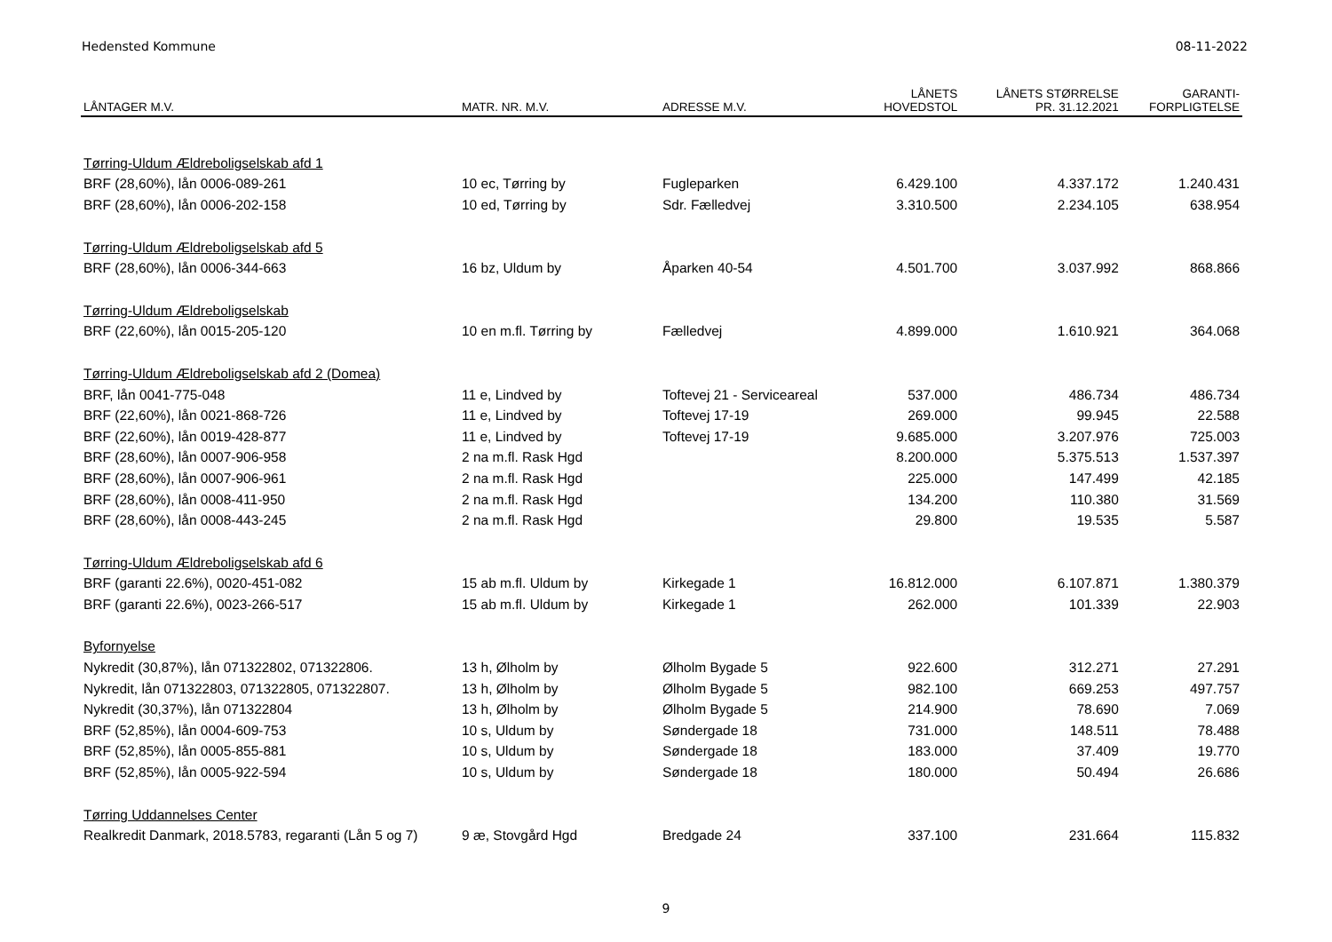Hedensted Kommune 08-11-2022
| LÅNTAGER M.V. | MATR. NR. M.V. | ADRESSE M.V. | LÅNETS HOVEDSTOL | LÅNETS STØRRELSE PR. 31.12.2021 | GARANTI- FORPLIGTELSE |
| --- | --- | --- | --- | --- | --- |
| Tørring-Uldum Ældreboligselskab afd 1 | | | | | |
| BRF (28,60%), lån 0006-089-261 | 10 ec, Tørring by | Fugleparken | 6.429.100 | 4.337.172 | 1.240.431 |
| BRF (28,60%), lån 0006-202-158 | 10 ed, Tørring by | Sdr. Fælledvej | 3.310.500 | 2.234.105 | 638.954 |
| Tørring-Uldum Ældreboligselskab afd 5 | | | | | |
| BRF (28,60%), lån 0006-344-663 | 16 bz, Uldum by | Åparken 40-54 | 4.501.700 | 3.037.992 | 868.866 |
| Tørring-Uldum Ældreboligselskab | | | | | |
| BRF (22,60%), lån 0015-205-120 | 10 en m.fl. Tørring by | Fælledvej | 4.899.000 | 1.610.921 | 364.068 |
| Tørring-Uldum Ældreboligselskab afd 2 (Domea) | | | | | |
| BRF, lån 0041-775-048 | 11 e, Lindved by | Toftevej 21 - Serviceareal | 537.000 | 486.734 | 486.734 |
| BRF (22,60%), lån 0021-868-726 | 11 e, Lindved by | Toftevej 17-19 | 269.000 | 99.945 | 22.588 |
| BRF (22,60%), lån 0019-428-877 | 11 e, Lindved by | Toftevej 17-19 | 9.685.000 | 3.207.976 | 725.003 |
| BRF (28,60%), lån 0007-906-958 | 2 na m.fl. Rask Hgd | | 8.200.000 | 5.375.513 | 1.537.397 |
| BRF (28,60%), lån 0007-906-961 | 2 na m.fl. Rask Hgd | | 225.000 | 147.499 | 42.185 |
| BRF (28,60%), lån 0008-411-950 | 2 na m.fl. Rask Hgd | | 134.200 | 110.380 | 31.569 |
| BRF (28,60%), lån 0008-443-245 | 2 na m.fl. Rask Hgd | | 29.800 | 19.535 | 5.587 |
| Tørring-Uldum Ældreboligselskab afd 6 | | | | | |
| BRF (garanti 22.6%), 0020-451-082 | 15 ab m.fl. Uldum by | Kirkegade 1 | 16.812.000 | 6.107.871 | 1.380.379 |
| BRF (garanti 22.6%), 0023-266-517 | 15 ab m.fl. Uldum by | Kirkegade 1 | 262.000 | 101.339 | 22.903 |
| Byfornyelse | | | | | |
| Nykredit (30,87%), lån 071322802, 071322806. | 13 h, Ølholm by | Ølholm Bygade 5 | 922.600 | 312.271 | 27.291 |
| Nykredit, lån 071322803, 071322805, 071322807. | 13 h, Ølholm by | Ølholm Bygade 5 | 982.100 | 669.253 | 497.757 |
| Nykredit (30,37%), lån 071322804 | 13 h, Ølholm by | Ølholm Bygade 5 | 214.900 | 78.690 | 7.069 |
| BRF (52,85%), lån 0004-609-753 | 10 s, Uldum by | Søndergade 18 | 731.000 | 148.511 | 78.488 |
| BRF (52,85%), lån 0005-855-881 | 10 s, Uldum by | Søndergade 18 | 183.000 | 37.409 | 19.770 |
| BRF (52,85%), lån 0005-922-594 | 10 s, Uldum by | Søndergade 18 | 180.000 | 50.494 | 26.686 |
| Tørring Uddannelses Center | | | | | |
| Realkredit Danmark, 2018.5783, regaranti (Lån 5 og 7) | 9 æ, Stovgård Hgd | Bredgade 24 | 337.100 | 231.664 | 115.832 |
9